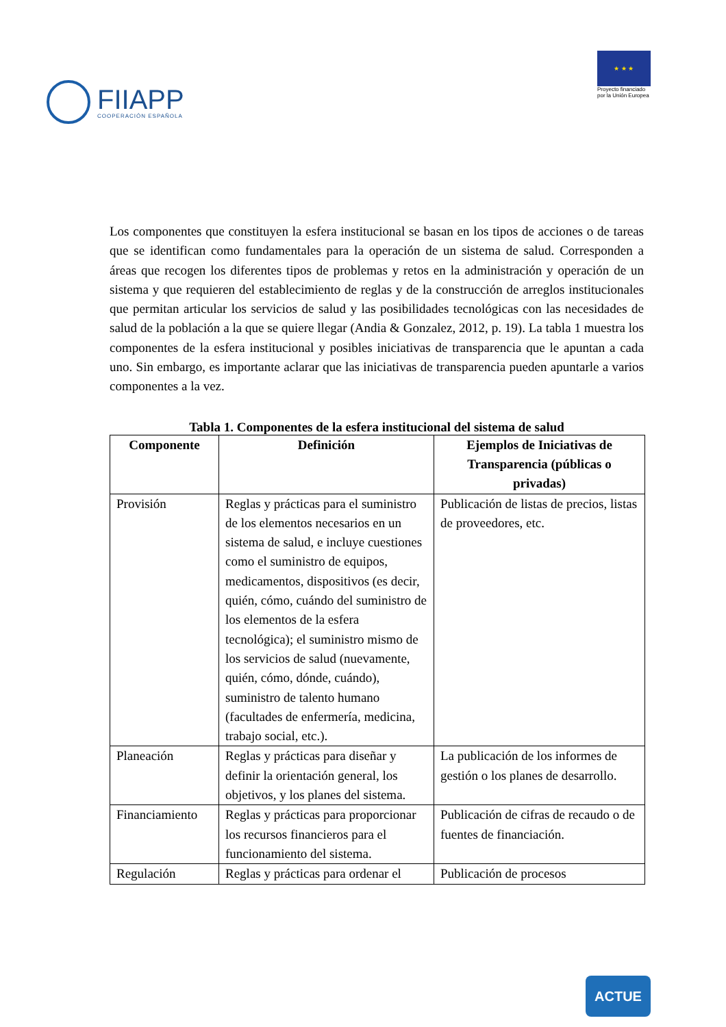FIIAPP
COOPERACIÓN ESPAÑOLA
★ ★ ★
Proyecto financiado
por la Unión Europea
Los componentes que constituyen la esfera institucional se basan en los tipos de acciones o de tareas que se identifican como fundamentales para la operación de un sistema de salud. Corresponden a áreas que recogen los diferentes tipos de problemas y retos en la administración y operación de un sistema y que requieren del establecimiento de reglas y de la construcción de arreglos institucionales que permitan articular los servicios de salud y las posibilidades tecnológicas con las necesidades de salud de la población a la que se quiere llegar (Andia & Gonzalez, 2012, p. 19). La tabla 1 muestra los componentes de la esfera institucional y posibles iniciativas de transparencia que le apuntan a cada uno. Sin embargo, es importante aclarar que las iniciativas de transparencia pueden apuntarle a varios componentes a la vez.
Tabla 1. Componentes de la esfera institucional del sistema de salud
| Componente | Definición | Ejemplos de Iniciativas de Transparencia (públicas o privadas) |
| --- | --- | --- |
| Provisión | Reglas y prácticas para el suministro de los elementos necesarios en un sistema de salud, e incluye cuestiones como el suministro de equipos, medicamentos, dispositivos (es decir, quién, cómo, cuándo del suministro de los elementos de la esfera tecnológica); el suministro mismo de los servicios de salud (nuevamente, quién, cómo, dónde, cuándo), suministro de talento humano (facultades de enfermería, medicina, trabajo social, etc.). | Publicación de listas de precios, listas de proveedores, etc. |
| Planeación | Reglas y prácticas para diseñar y definir la orientación general, los objetivos, y los planes del sistema. | La publicación de los informes de gestión o los planes de desarrollo. |
| Financiamiento | Reglas y prácticas para proporcionar los recursos financieros para el funcionamiento del sistema. | Publicación de cifras de recaudo o de fuentes de financiación. |
| Regulación | Reglas y prácticas para ordenar el | Publicación de procesos |
ACTUE